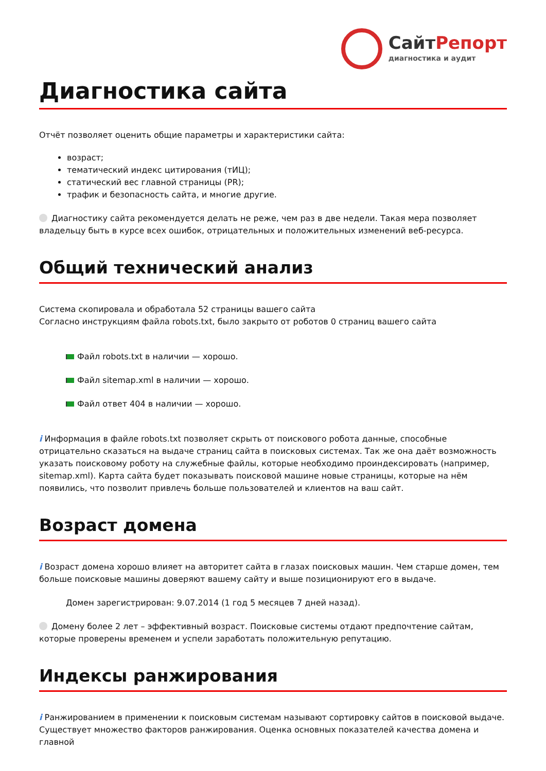СайтРепорт
диагностика и аудит
Диагностика сайта
Отчёт позволяет оценить общие параметры и характеристики сайта:
возраст;
тематический индекс цитирования (тИЦ);
статический вес главной страницы (PR);
трафик и безопасность сайта, и многие другие.
Диагностику сайта рекомендуется делать не реже, чем раз в две недели. Такая мера позволяет владельцу быть в курсе всех ошибок, отрицательных и положительных изменений веб-ресурса.
Общий технический анализ
Система скопировала и обработала 52 страницы вашего сайта
Согласно инструкциям файла robots.txt, было закрыто от роботов 0 страниц вашего сайта
Файл robots.txt в наличии — хорошо.
Файл sitemap.xml в наличии — хорошо.
Файл ответ 404 в наличии — хорошо.
i Информация в файле robots.txt позволяет скрыть от поискового робота данные, способные отрицательно сказаться на выдаче страниц сайта в поисковых системах. Так же она даёт возможность указать поисковому роботу на служебные файлы, которые необходимо проиндексировать (например, sitemap.xml). Карта сайта будет показывать поисковой машине новые страницы, которые на нём появились, что позволит привлечь больше пользователей и клиентов на ваш сайт.
Возраст домена
i Возраст домена хорошо влияет на авторитет сайта в глазах поисковых машин. Чем старше домен, тем больше поисковые машины доверяют вашему сайту и выше позиционируют его в выдаче.
Домен зарегистрирован: 9.07.2014 (1 год 5 месяцев 7 дней назад).
Домену более 2 лет – эффективный возраст. Поисковые системы отдают предпочтение сайтам, которые проверены временем и успели заработать положительную репутацию.
Индексы ранжирования
i Ранжированием в применении к поисковым системам называют сортировку сайтов в поисковой выдаче. Существует множество факторов ранжирования. Оценка основных показателей качества домена и главной